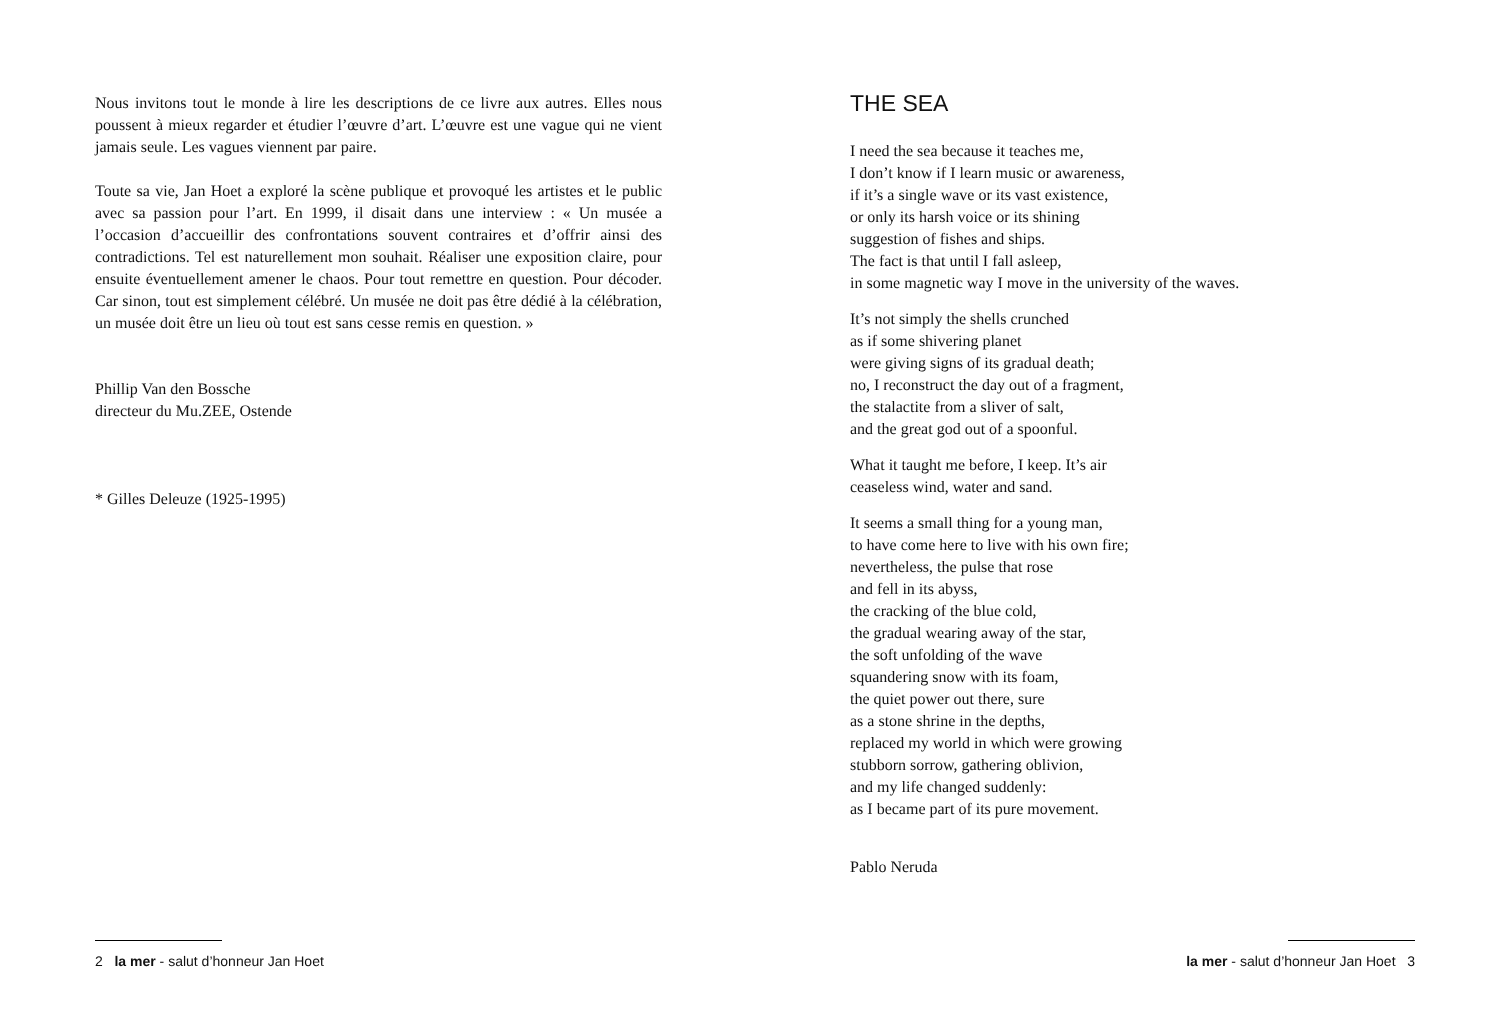Nous invitons tout le monde à lire les descriptions de ce livre aux autres. Elles nous poussent à mieux regarder et étudier l’œuvre d’art. L’œuvre est une vague qui ne vient jamais seule. Les vagues viennent par paire.
Toute sa vie, Jan Hoet a exploré la scène publique et provoqué les artistes et le public avec sa passion pour l’art. En 1999, il disait dans une interview : « Un musée a l’occasion d’accueillir des confrontations souvent contraires et d’offrir ainsi des contradictions. Tel est naturellement mon souhait. Réaliser une exposition claire, pour ensuite éventuellement amener le chaos. Pour tout remettre en question. Pour décoder. Car sinon, tout est simplement célébré. Un musée ne doit pas être dédié à la célébration, un musée doit être un lieu où tout est sans cesse remis en question. »
Phillip Van den Bossche
directeur du Mu.ZEE, Ostende
* Gilles Deleuze (1925-1995)
2 la mer - salut d’honneur Jan Hoet
THE SEA
I need the sea because it teaches me,
I don’t know if I learn music or awareness,
if it’s a single wave or its vast existence,
or only its harsh voice or its shining
suggestion of fishes and ships.
The fact is that until I fall asleep,
in some magnetic way I move in the university of the waves.
It’s not simply the shells crunched
as if some shivering planet
were giving signs of its gradual death;
no, I reconstruct the day out of a fragment,
the stalactite from a sliver of salt,
and the great god out of a spoonful.
What it taught me before, I keep. It’s air
ceaseless wind, water and sand.
It seems a small thing for a young man,
to have come here to live with his own fire;
nevertheless, the pulse that rose
and fell in its abyss,
the cracking of the blue cold,
the gradual wearing away of the star,
the soft unfolding of the wave
squandering snow with its foam,
the quiet power out there, sure
as a stone shrine in the depths,
replaced my world in which were growing
stubborn sorrow, gathering oblivion,
and my life changed suddenly:
as I became part of its pure movement.
Pablo Neruda
la mer - salut d’honneur Jan Hoet 3